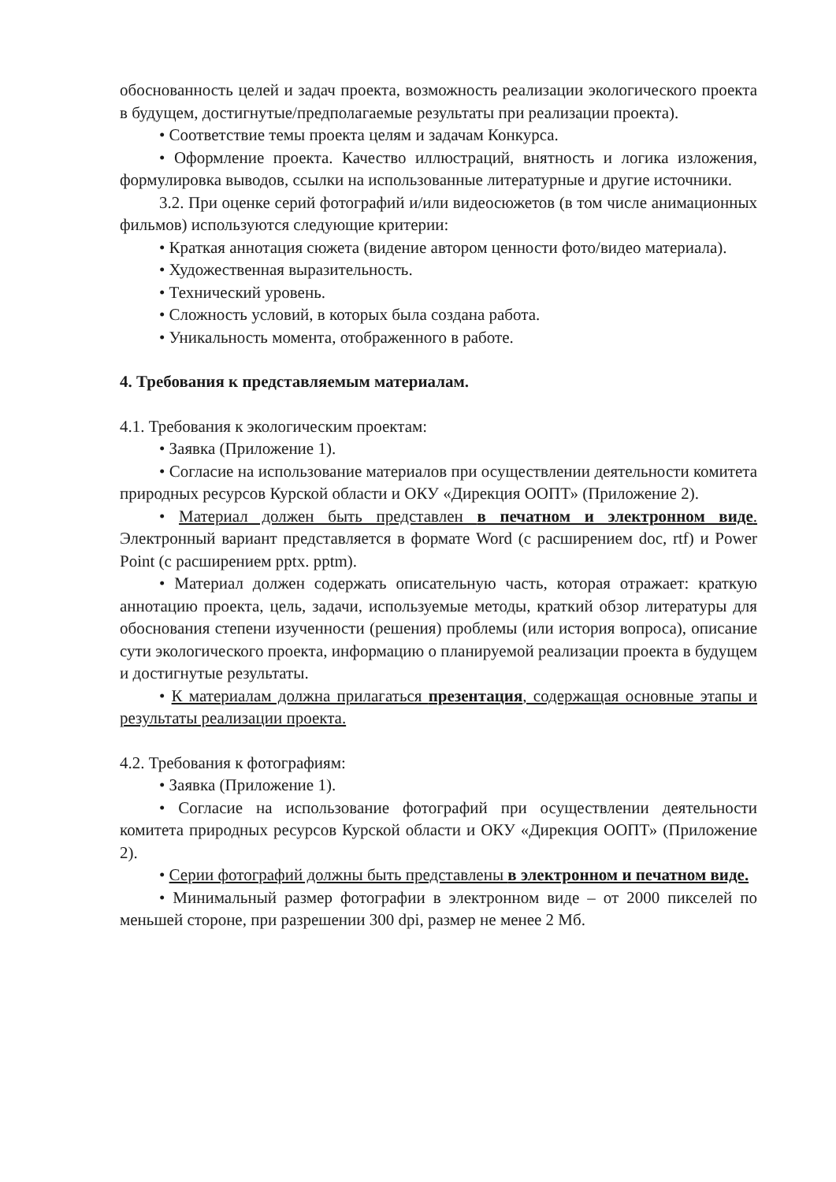обоснованность целей и задач проекта, возможность реализации экологического проекта в будущем, достигнутые/предполагаемые результаты при реализации проекта).
• Соответствие темы проекта целям и задачам Конкурса.
• Оформление проекта. Качество иллюстраций, внятность и логика изложения, формулировка выводов, ссылки на использованные литературные и другие источники.
3.2. При оценке серий фотографий и/или видеосюжетов (в том числе анимационных фильмов) используются следующие критерии:
• Краткая аннотация сюжета (видение автором ценности фото/видео материала).
• Художественная выразительность.
• Технический уровень.
• Сложность условий, в которых была создана работа.
• Уникальность момента, отображенного в работе.
4. Требования к представляемым материалам.
4.1. Требования к экологическим проектам:
• Заявка (Приложение 1).
• Согласие на использование материалов при осуществлении деятельности комитета природных ресурсов Курской области и ОКУ «Дирекция ООПТ» (Приложение 2).
• Материал должен быть представлен в печатном и электронном виде. Электронный вариант представляется в формате Word (с расширением doc, rtf) и Power Point (с расширением pptx. pptm).
• Материал должен содержать описательную часть, которая отражает: краткую аннотацию проекта, цель, задачи, используемые методы, краткий обзор литературы для обоснования степени изученности (решения) проблемы (или история вопроса), описание сути экологического проекта, информацию о планируемой реализации проекта в будущем и достигнутые результаты.
• К материалам должна прилагаться презентация, содержащая основные этапы и результаты реализации проекта.
4.2. Требования к фотографиям:
• Заявка (Приложение 1).
• Согласие на использование фотографий при осуществлении деятельности комитета природных ресурсов Курской области и ОКУ «Дирекция ООПТ» (Приложение 2).
• Серии фотографий должны быть представлены в электронном и печатном виде.
• Минимальный размер фотографии в электронном виде – от 2000 пикселей по меньшей стороне, при разрешении 300 dpi, размер не менее 2 Мб.